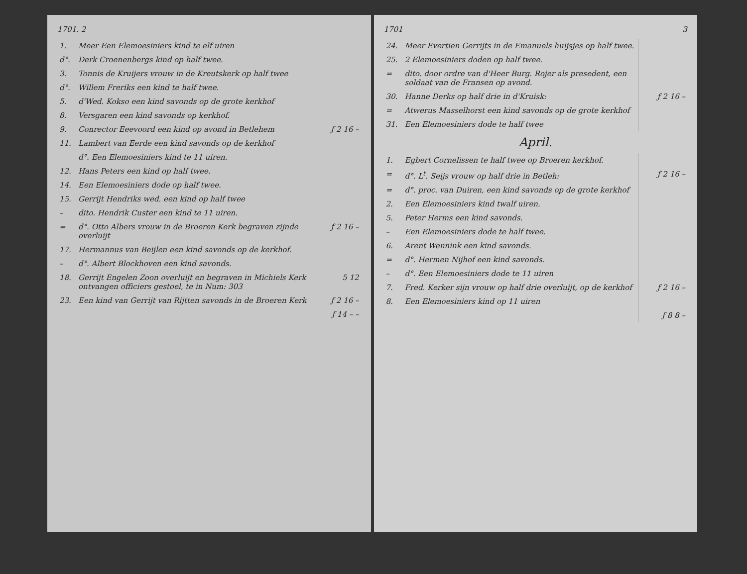1701. 2
| 1. | Meer Een Elemoesiniers kind te elf uiren | |
| d°. | Derk Croenenbergs kind op half twee. | |
| 3. | Tonnis de Kruijers vrouw in de Kreutskerk op half twee | |
| d°. | Willem Freriks een kind te half twee. | |
| 5. | d'Wed. Kokso een kind savonds op de grote kerkhof | |
| 8. | Versgaren een kind savonds op kerkhof. | |
| 9. | Conrector Eeevoord een kind op avond in Betlehem | ƒ 2 16 – |
| 11. | Lambert van Eerde een kind savonds op de kerkhof | |
| | d°. Een Elemoesiniers kind te 11 uiren. | |
| 12. | Hans Peters een kind op half twee. | |
| 14. | Een Elemoesiniers dode op half twee. | |
| 15. | Gerrijt Hendriks wed. een kind op half twee | |
| – | dito. Hendrik Custer een kind te 11 uiren. | |
| = | d°. Otto Albers vrouw in de Broeren Kerk begraven zijnde overluijt | ƒ 2 16 – |
| 17. | Hermannus van Beijlen een kind savonds op de kerkhof. | |
| – | d°. Albert Blockhoven een kind savonds. | |
| 18. | Gerrijt Engelen Zoon overluijt en begraven in Michiels Kerk ontvangen officiers gestoel, te in Num: 303 | 5 12 |
| 23. | Een kind van Gerrijt van Rijtten savonds in de Broeren Kerk | ƒ 2 16 – |
| | | ƒ 14 – – |
1701 3
| 24. | Meer Evertien Gerrijts in de Emanuels huijsjes op half twee. | |
| 25. | 2 Elemoesiniers doden op half twee. | |
| = | dito. door ordre van d'Heer Burg. Rojer als presedent, een soldaat van de Fransen op avond. | |
| 30. | Hanne Derks op half drie in d'Kruisk: | ƒ 2 16 – |
| = | Atwerus Masselhorst een kind savonds op de grote kerkhof | |
| 31. | Een Elemoesiniers dode te half twee | |
April.
| 1. | Egbert Cornelissen te half twee op Broeren kerkhof. | |
| = | d°. L<sup>t</sup>. Seijs vrouw op half drie in Betleh: | ƒ 2 16 – |
| = | d°. proc. van Duiren, een kind savonds op de grote kerkhof | |
| 2. | Een Elemoesiniers kind twalf uiren. | |
| 5. | Peter Herms een kind savonds. | |
| – | Een Elemoesiniers dode te half twee. | |
| 6. | Arent Wennink een kind savonds. | |
| = | d°. Hermen Nijhof een kind savonds. | |
| – | d°. Een Elemoesiniers dode te 11 uiren | |
| 7. | Fred. Kerker sijn vrouw op half drie overluijt, op de kerkhof | ƒ 2 16 – |
| 8. | Een Elemoesiniers kind op 11 uiren | |
| | | ƒ 8 8 – |